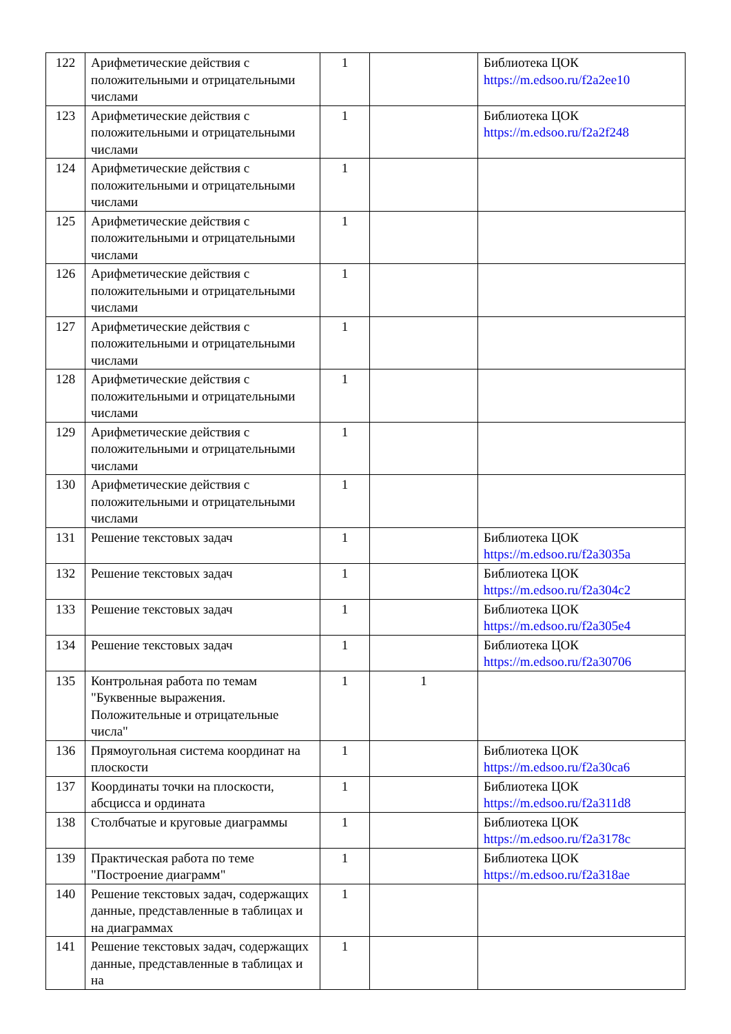| 122 | Арифметические действия с положительными и отрицательными числами | 1 | | Библиотека ЦОК https://m.edsoo.ru/f2a2ee10 |
| 123 | Арифметические действия с положительными и отрицательными числами | 1 | | Библиотека ЦОК https://m.edsoo.ru/f2a2f248 |
| 124 | Арифметические действия с положительными и отрицательными числами | 1 | | |
| 125 | Арифметические действия с положительными и отрицательными числами | 1 | | |
| 126 | Арифметические действия с положительными и отрицательными числами | 1 | | |
| 127 | Арифметические действия с положительными и отрицательными числами | 1 | | |
| 128 | Арифметические действия с положительными и отрицательными числами | 1 | | |
| 129 | Арифметические действия с положительными и отрицательными числами | 1 | | |
| 130 | Арифметические действия с положительными и отрицательными числами | 1 | | |
| 131 | Решение текстовых задач | 1 | | Библиотека ЦОК https://m.edsoo.ru/f2a3035a |
| 132 | Решение текстовых задач | 1 | | Библиотека ЦОК https://m.edsoo.ru/f2a304c2 |
| 133 | Решение текстовых задач | 1 | | Библиотека ЦОК https://m.edsoo.ru/f2a305e4 |
| 134 | Решение текстовых задач | 1 | | Библиотека ЦОК https://m.edsoo.ru/f2a30706 |
| 135 | Контрольная работа по темам "Буквенные выражения. Положительные и отрицательные числа" | 1 | 1 | |
| 136 | Прямоугольная система координат на плоскости | 1 | | Библиотека ЦОК https://m.edsoo.ru/f2a30ca6 |
| 137 | Координаты точки на плоскости, абсцисса и ордината | 1 | | Библиотека ЦОК https://m.edsoo.ru/f2a311d8 |
| 138 | Столбчатые и круговые диаграммы | 1 | | Библиотека ЦОК https://m.edsoo.ru/f2a3178c |
| 139 | Практическая работа по теме "Построение диаграмм" | 1 | | Библиотека ЦОК https://m.edsoo.ru/f2a318ae |
| 140 | Решение текстовых задач, содержащих данные, представленные в таблицах и на диаграммах | 1 | | |
| 141 | Решение текстовых задач, содержащих данные, представленные в таблицах и на | 1 | | |